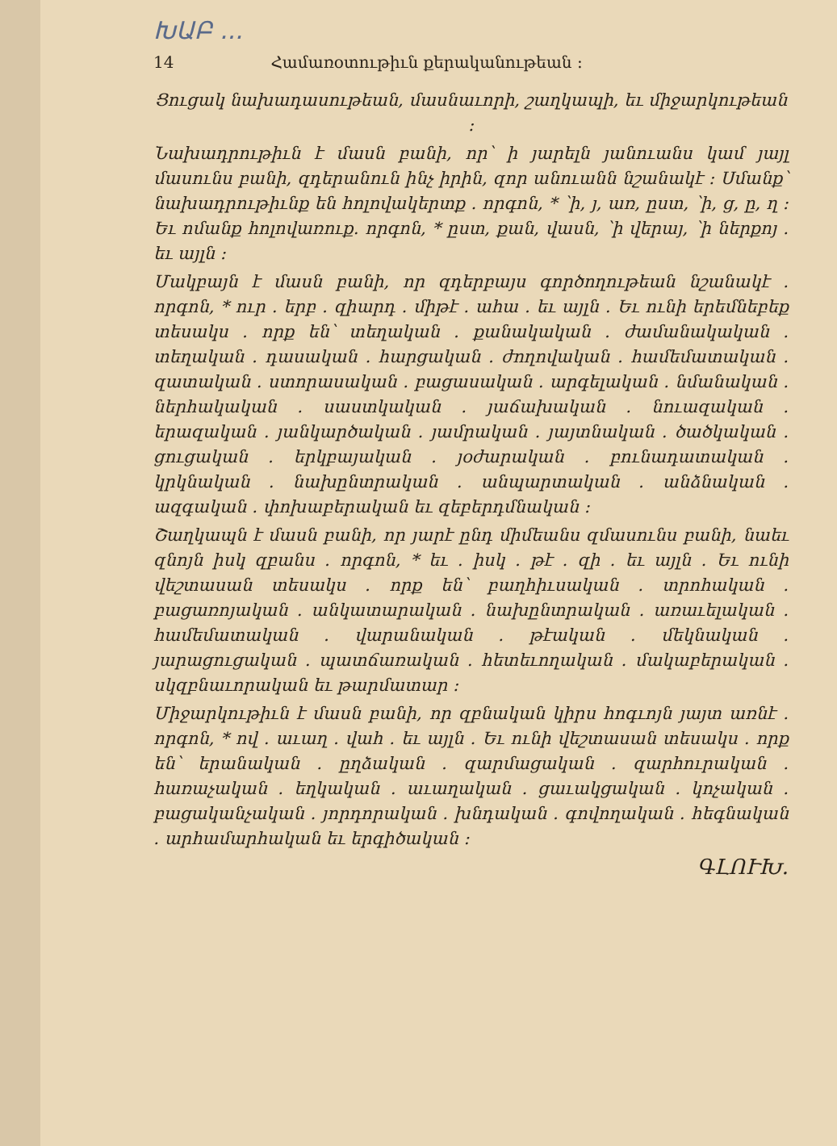ԽԱԲ ...
14 Համառօտութիւն քերականութեան ։
Ցուցակ նախադասութեան, մասնաւորի, շաղկապի, եւ միջարկութեան ։
Նախադրութիւն է մասն բանի, որ՝ ի յարելն յանուանս կամ յայլ մասունս բանի, զդերանուն ինչ իրին, զոր անուանն նշանակէ ։ Սմանք՝ նախադրութիւնք են հոլովակերտք ․ որգոն, * ՝ի, յ, առ, ըստ, ՝ի, ց, ը, ղ ։ Եւ ոմանք հոլովառուք․ որգոն, * ըստ, քան, վասն, ՝ի վերայ, ՝ի ներքոյ ․ եւ այլն ։
Մակբայն է մասն բանի, որ զդերբայս գործողութեան նշանակէ ․ որգոն, * ուր ․ երբ ․ զիարդ ․ միթէ ․ ահա ․ եւ այլն ․ Եւ ունի երեմնեբեք տեսակս ․ որք են՝ տեղական ․ քանակական ․ ժամանակական ․ տեղական ․ դասական ․ հարցական ․ ժողովական ․ համեմատական ․ զատական ․ ստորասական ․ բացասական ․ արգելական ․ նմանական ․ ներհակական ․ սաստկական ․ յաճախական ․ նուազական ․ երազական ․ յանկարծական ․ յամրական ․ յայտնական ․ ծածկական ․ ցուցական ․ երկբայական ․ յօժարական ․ բունադատական ․ կրկնական ․ նախընտրական ․ անպարտական ․ անձնական ․ ազգական ․ փոխաբերական եւ զեբերդմնական ։
Շաղկապն է մասն բանի, որ յարէ ընդ միմեանս զմասունս բանի, նաեւ զնոյն իսկ զբանս ․ որգոն, * եւ ․ իսկ ․ թէ ․ զի ․ եւ այլն ․ Եւ ունի վեշտասան տեսակս ․ որք են՝ բաղհիւսական ․ տրոհական ․ բացառոյական ․ անկատարական ․ նախընտրական ․ առաւելական ․ համեմատական ․ վարանական ․ թէական ․ մեկնական ․ յարացուցական ․ պատճառական ․ հետեւողական ․ մակաբերական ․ սկզբնաւորական եւ թարմատար ։
Միջարկութիւն է մասն բանի, որ զբնական կիրս հոգւոյն յայտ առնէ ․ որգոն, * ով ․ աւաղ ․ վահ ․ եւ այլն ․ Եւ ունի վեշտասան տեսակս ․ որք են՝ երանական ․ ըղձական ․ զարմացական ․ զարհուրական ․ հառաչական ․ եղկական ․ աւաղական ․ ցաւակցական ․ կոչական ․ բացականչական ․ յորդորական ․ խնդական ․ գովողական ․ հեգնական ․ արհամարհական եւ երգիծական ։
ԳԼՈՒԽ․